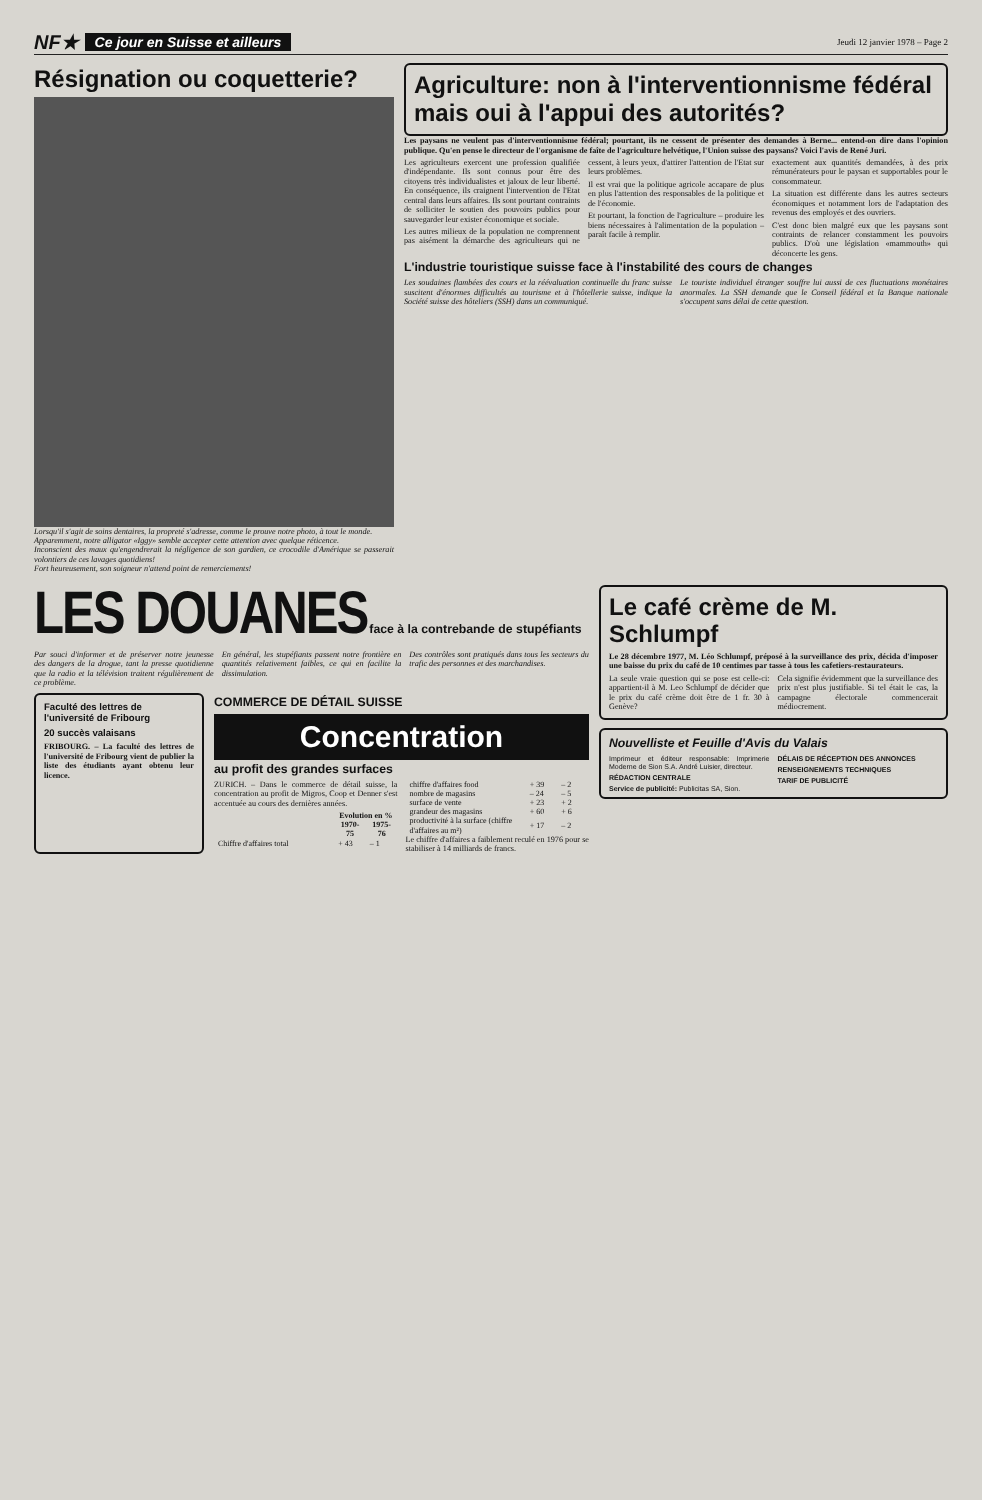NF★ Ce jour en Suisse et ailleurs Jeudi 12 janvier 1978 – Page 2
Résignation ou coquetterie?
Lorsqu'il s'agit de soins dentaires, la propreté s'adresse, comme le prouve notre photo, à tout le monde.
Apparemment, notre alligator «Iggy» semble accepter cette attention avec quelque réticence.
Inconscient des maux qu'engendrerait la négligence de son gardien, ce crocodile d'Amérique se passerait volontiers de ces lavages quotidiens!
Fort heureusement, son soigneur n'attend point de remerciements!
Agriculture: non à l'interventionnisme fédéral mais oui à l'appui des autorités?
Les paysans ne veulent pas d'interventionnisme fédéral; pourtant, ils ne cessent de présenter des demandes à Berne... entend-on dire dans l'opinion publique. Qu'en pense le directeur de l'organisme de faîte de l'agriculture helvétique, l'Union suisse des paysans? Voici l'avis de René Juri.
Les agriculteurs exercent une profession qualifiée d'indépendante. Ils sont connus pour être des citoyens très individualistes et jaloux de leur liberté. En conséquence, ils craignent l'intervention de l'Etat central dans leurs affaires. Ils sont pourtant contraints de solliciter le soutien des pouvoirs publics pour sauvegarder leur exister économique et sociale.
Les autres milieux de la population ne comprennent pas aisément la démarche des agriculteurs qui ne cessent, à leurs yeux, d'attirer l'attention de l'Etat sur leurs problèmes.
Il est vrai que la politique agricole accapare de plus en plus l'attention des responsables de la politique et de l'économie.
Et pourtant, la fonction de l'agriculture – produire les biens nécessaires à l'alimentation de la population – paraît facile à remplir.
exactement aux quantités demandées, à des prix rémunérateurs pour le paysan et supportables pour le consommateur.
La situation est différente dans les autres secteurs économiques et notamment lors de l'adaptation des revenus des employés et des ouvriers.
C'est donc bien malgré eux que les paysans sont contraints de relancer constamment les pouvoirs publics. D'où une législation «mammouth» qui déconcerte les gens.
L'industrie touristique suisse face à l'instabilité des cours de changes
Les soudaines flambées des cours et la réévaluation continuelle du franc suisse suscitent d'énormes difficultés au tourisme et à l'hôtellerie suisse, indique la Société suisse des hôteliers (SSH) dans un communiqué.
Le touriste individuel étranger souffre lui aussi de ces fluctuations monétaires anormales. La SSH demande que le Conseil fédéral et la Banque nationale s'occupent sans délai de cette question.
LES DOUANES
face à la contrebande de stupéfiants
Par souci d'informer et de préserver notre jeunesse des dangers de la drogue, tant la presse quotidienne que la radio et la télévision traitent régulièrement de ce problème.
En général, les stupéfiants passent notre frontière en quantités relativement faibles, ce qui en facilite la dissimulation.
Des contrôles sont pratiqués dans tous les secteurs du trafic des personnes et des marchandises.
Faculté des lettres de l'université de Fribourg
20 succès valaisans
FRIBOURG. – La faculté des lettres de l'université de Fribourg vient de publier la liste des étudiants ayant obtenu leur licence.
COMMERCE DE DÉTAIL SUISSE
Concentration
au profit des grandes surfaces
ZURICH. – Dans le commerce de détail suisse, la concentration au profit de Migros, Coop et Denner s'est accentuée au cours des dernières années.
| | Evolution en % | |
| --- | --- | --- |
| | 1970-75 | 1975-76 |
| Chiffre d'affaires total | + 43 | – 1 |
| chiffre d'affaires food | + 39 | – 2 |
| nombre de magasins | – 24 | – 5 |
| surface de vente | + 23 | + 2 |
| grandeur des magasins | + 60 | + 6 |
| productivité à la surface (chiffre d'affaires au m²) | + 17 | – 2 |
Le chiffre d'affaires a faiblement reculé en 1976 pour se stabiliser à 14 milliards de francs.
Le café crème de M. Schlumpf
Le 28 décembre 1977, M. Léo Schlumpf, préposé à la surveillance des prix, décida d'imposer une baisse du prix du café de 10 centimes par tasse à tous les cafetiers-restaurateurs.
La seule vraie question qui se pose est celle-ci: appartient-il à M. Leo Schlumpf de décider que le prix du café crème doit être de 1 fr. 30 à Genève?
Cela signifie évidemment que la surveillance des prix n'est plus justifiable. Si tel était le cas, la campagne électorale commencerait médiocrement.
Nouvelliste et Feuille d'Avis du Valais
Imprimeur et éditeur responsable: Imprimerie Moderne de Sion S.A. André Luisier, directeur.
RÉDACTION CENTRALE
Service de publicité: Publicitas SA, Sion.
DÉLAIS DE RÉCEPTION DES ANNONCES
RENSEIGNEMENTS TECHNIQUES
TARIF DE PUBLICITÉ